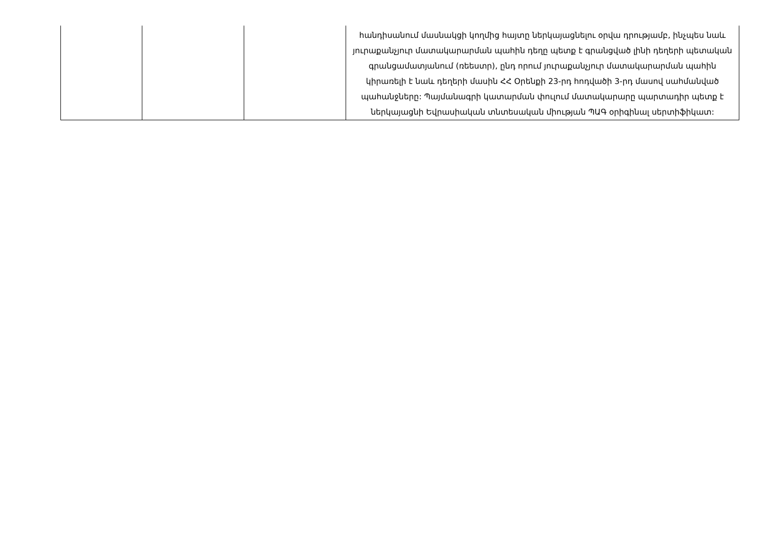| | | | հանդիսանում մասնակցի կողմից հայտը ներկայացնելու օրվա դրությամբ, ինչպես նաև յուրաքանչյուր մատակարարման պահին դեղը պետք է գրանցված լինի դեղերի պետական գրանցամատյանում (ռեեստր), ընդ որում յուրաքանչյուր մատակարարման պահին կիրառելի է նաև դեղերի մասին ՀՀ Օրենքի 23-րդ հոդվածի 3-րդ մասով սահմանված պահանջները: Պայմանագրի կատարման փուլում մատակարարը պարտադիր պետք է ներկայացնի Եվրասիական տնտեսական միության ՊԱԳ օրիգինալ սերտիֆիկատ: |